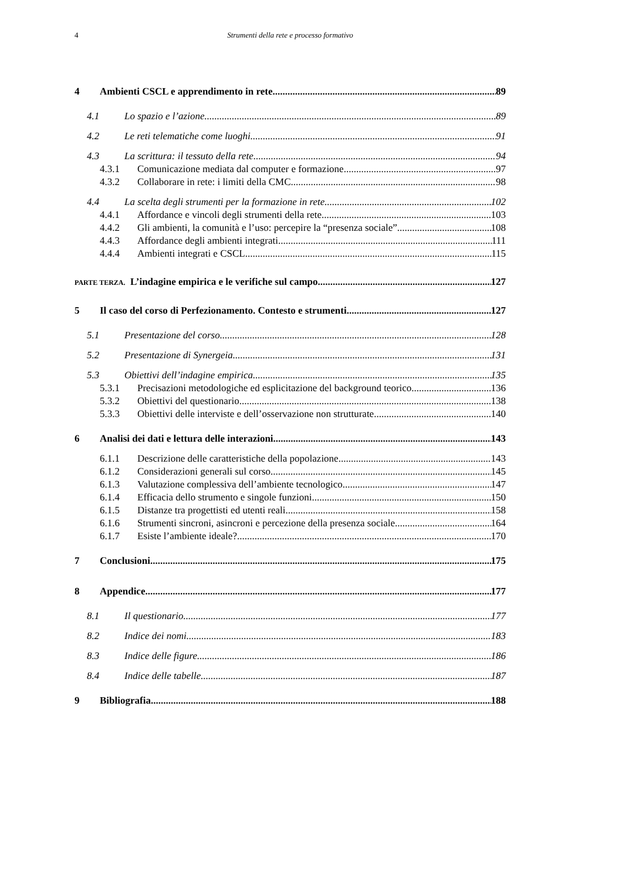4
Strumenti della rete e processo formativo
4 Ambienti CSCL e apprendimento in rete 89
4.1 Lo spazio e l’azione 89
4.2 Le reti telematiche come luoghi 91
4.3 La scrittura: il tessuto della rete 94
4.3.1 Comunicazione mediata dal computer e formazione 97
4.3.2 Collaborare in rete: i limiti della CMC 98
4.4 La scelta degli strumenti per la formazione in rete 102
4.4.1 Affordance e vincoli degli strumenti della rete 103
4.4.2 Gli ambienti, la comunità e l’uso: percepire la “presenza sociale” 108
4.4.3 Affordance degli ambienti integrati 111
4.4.4 Ambienti integrati e CSCL 115
PARTE TERZA. L’indagine empirica e le verifiche sul campo 127
5 Il caso del corso di Perfezionamento. Contesto e strumenti 127
5.1 Presentazione del corso 128
5.2 Presentazione di Synergeia 131
5.3 Obiettivi dell’indagine empirica 135
5.3.1 Precisazioni metodologiche ed esplicitazione del background teorico 136
5.3.2 Obiettivi del questionario 138
5.3.3 Obiettivi delle interviste e dell’osservazione non strutturate 140
6 Analisi dei dati e lettura delle interazioni 143
6.1.1 Descrizione delle caratteristiche della popolazione 143
6.1.2 Considerazioni generali sul corso 145
6.1.3 Valutazione complessiva dell’ambiente tecnologico 147
6.1.4 Efficacia dello strumento e singole funzioni 150
6.1.5 Distanze tra progettisti ed utenti reali 158
6.1.6 Strumenti sincroni, asincroni e percezione della presenza sociale 164
6.1.7 Esiste l’ambiente ideale? 170
7 Conclusioni 175
8 Appendice 177
8.1 Il questionario 177
8.2 Indice dei nomi 183
8.3 Indice delle figure 186
8.4 Indice delle tabelle 187
9 Bibliografia 188